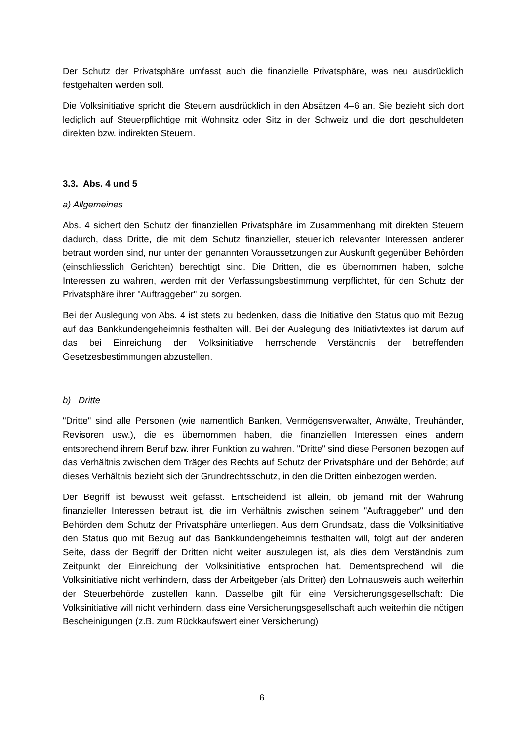Der Schutz der Privatsphäre umfasst auch die finanzielle Privatsphäre, was neu ausdrücklich festgehalten werden soll.
Die Volksinitiative spricht die Steuern ausdrücklich in den Absätzen 4–6 an. Sie bezieht sich dort lediglich auf Steuerpflichtige mit Wohnsitz oder Sitz in der Schweiz und die dort geschuldeten direkten bzw. indirekten Steuern.
3.3. Abs. 4 und 5
a) Allgemeines
Abs. 4 sichert den Schutz der finanziellen Privatsphäre im Zusammenhang mit direkten Steuern dadurch, dass Dritte, die mit dem Schutz finanzieller, steuerlich relevanter Interessen anderer betraut worden sind, nur unter den genannten Voraussetzungen zur Auskunft gegenüber Behörden (einschliesslich Gerichten) berechtigt sind. Die Dritten, die es übernommen haben, solche Interessen zu wahren, werden mit der Verfassungsbestimmung verpflichtet, für den Schutz der Privatsphäre ihrer "Auftraggeber" zu sorgen.
Bei der Auslegung von Abs. 4 ist stets zu bedenken, dass die Initiative den Status quo mit Bezug auf das Bankkundengeheimnis festhalten will. Bei der Auslegung des Initiativtextes ist darum auf das bei Einreichung der Volksinitiative herrschende Verständnis der betreffenden Gesetzesbestimmungen abzustellen.
b) Dritte
"Dritte" sind alle Personen (wie namentlich Banken, Vermögensverwalter, Anwälte, Treuhänder, Revisoren usw.), die es übernommen haben, die finanziellen Interessen eines andern entsprechend ihrem Beruf bzw. ihrer Funktion zu wahren. "Dritte" sind diese Personen bezogen auf das Verhältnis zwischen dem Träger des Rechts auf Schutz der Privatsphäre und der Behörde; auf dieses Verhältnis bezieht sich der Grundrechtsschutz, in den die Dritten einbezogen werden.
Der Begriff ist bewusst weit gefasst. Entscheidend ist allein, ob jemand mit der Wahrung finanzieller Interessen betraut ist, die im Verhältnis zwischen seinem "Auftraggeber" und den Behörden dem Schutz der Privatsphäre unterliegen. Aus dem Grundsatz, dass die Volksinitiative den Status quo mit Bezug auf das Bankkundengeheimnis festhalten will, folgt auf der anderen Seite, dass der Begriff der Dritten nicht weiter auszulegen ist, als dies dem Verständnis zum Zeitpunkt der Einreichung der Volksinitiative entsprochen hat. Dementsprechend will die Volksinitiative nicht verhindern, dass der Arbeitgeber (als Dritter) den Lohnausweis auch weiterhin der Steuerbehörde zustellen kann. Dasselbe gilt für eine Versicherungsgesellschaft: Die Volksinitiative will nicht verhindern, dass eine Versicherungsgesellschaft auch weiterhin die nötigen Bescheinigungen (z.B. zum Rückkaufswert einer Versicherung)
6